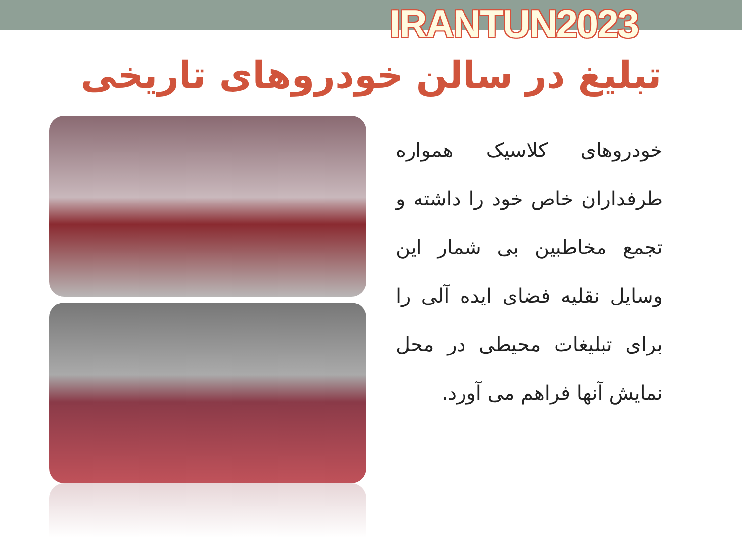IRANTUN2023
تبلیغ در سالن خودروهای تاریخی
خودروهای کلاسیک همواره طرفداران خاص خود را داشته و تجمع مخاطبین بی شمار این وسایل نقلیه فضای ایده آلی را برای تبلیغات محیطی در محل نمایش آنها فراهم می آورد.